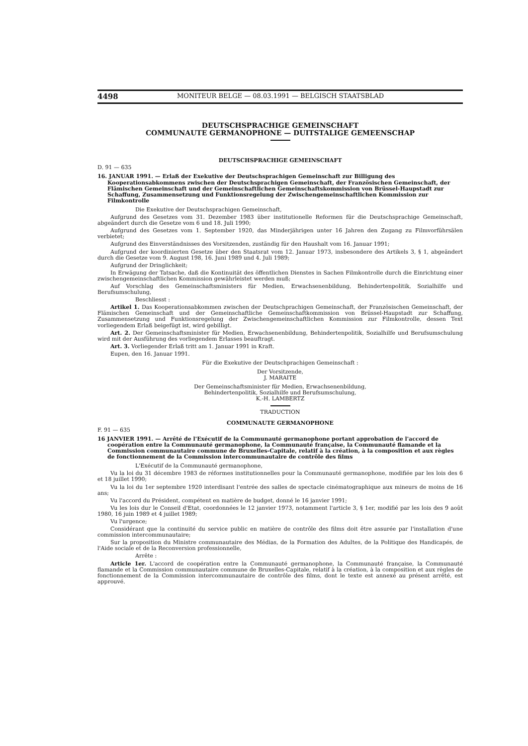4498 MONITEUR BELGE — 08.03.1991 — BELGISCH STAATSBLAD
DEUTSCHSPRACHIGE GEMEINSCHAFT
COMMUNAUTE GERMANOPHONE — DUITSTALIGE GEMEENSCHAP
DEUTSCHSPRACHIGE GEMEINSCHAFT
D. 91 — 635
16. JANUAR 1991. — Erlaß der Exekutive der Deutschsprachigen Gemeinschaft zur Billigung des Kooperationsabkommens zwischen der Deutschsprachigen Gemeinschaft, der Französischen Gemeinschaft, der Flämischen Gemeinschaft und der Gemeinschaftlichen Gemeinschaftskommission von Brüssel-Haupstadt zur Schaffung, Zusammensetzung und Funktionsregelung der Zwischengemeinschaftlichen Kommission zur Filmkontrolle
Die Exekutive der Deutschsprachigen Gemeinschaft,
Aufgrund des Gesetzes vom 31. Dezember 1983 über institutionelle Reformen für die Deutschsprachige Gemeinschaft, abgeändert durch die Gesetze vom 6 und 18. Juli 1990;
Aufgrund des Gesetzes vom 1. September 1920, das Minderjährigen unter 16 Jahren den Zugang zu Filmvorführsälen verbietet;
Aufgrund des Einverständnisses des Vorsitzenden, zuständig für den Haushalt vom 16. Januar 1991;
Aufgrund der koordinierten Gesetze über den Staatsrat vom 12. Januar 1973, insbesondere des Artikels 3, § 1, abgeändert durch die Gesetze vom 9. August 198, 16. Juni 1989 und 4. Juli 1989;
Aufgrund der Dringlichkeit;
In Erwägung der Tatsache, daß die Kontinuität des öffentlichen Dienstes in Sachen Filmkontrolle durch die Einrichtung einer zwischengemeinschaftlichen Kommission gewährleistet werden muß;
Auf Vorschlag des Gemeinschaftsministers für Medien, Erwachsenenbildung, Behindertenpolitik, Sozialhilfe und Berufsumschulung,
Beschliesst :
Artikel 1. Das Kooperationsabkommen zwischen der Deutschprachigen Gemeinschaft, der Französischen Gemeinschaft, der Flämischen Gemeinschaft und der Gemeinschaftliche Gemeinschaftkommission von Brüssel-Haupstadt zur Schaffung, Zusammensetzung und Funktionsregelung der Zwischengemeinschaftlichen Kommission zur Filmkontrolle, dessen Text vorliegendem Erlaß beigefügt ist, wird gebilligt.
Art. 2. Der Gemeinschaftsminister für Medien, Erwachsenenbildung, Behindertenpolitik, Sozialhilfe und Berufsumschulung wird mit der Ausführung des vorliegendem Erlasses beauftragt.
Art. 3. Vorliegender Erlaß tritt am 1. Januar 1991 in Kraft.
Eupen, den 16. Januar 1991.
Für die Exekutive der Deutschprachigen Gemeinschaft :
Der Vorsitzende,
J. MARAITE
Der Gemeinschaftsminister für Medien, Erwachsenenbildung,
Behindertenpolitik, Sozialhilfe und Berufsumschulung,
K.-H. LAMBERTZ
TRADUCTION
COMMUNAUTE GERMANOPHONE
F. 91 — 635
16 JANVIER 1991. — Arrêté de l'Exécutif de la Communauté germanophone portant approbation de l'accord de coopération entre la Communauté germanophone, la Communauté française, la Communauté flamande et la Commission communautaire commune de Bruxelles-Capitale, relatif à la création, à la composition et aux règles de fonctionnement de la Commission intercommunautaire de contrôle des films
L'Exécutif de la Communauté germanophone,
Vu la loi du 31 décembre 1983 de réformes institutionnelles pour la Communauté germanophone, modifiée par les lois des 6 et 18 juillet 1990;
Vu la loi du 1er septembre 1920 interdisant l'entrée des salles de spectacle cinématographique aux mineurs de moins de 16 ans;
Vu l'accord du Président, compétent en matière de budget, donné le 16 janvier 1991;
Vu les lois dur le Conseil d'Etat, coordonnées le 12 janvier 1973, notamment l'article 3, § 1er, modifié par les lois des 9 août 1980, 16 juin 1989 et 4 juillet 1989;
Vu l'urgence;
Considérant que la continuité du service public en matière de contrôle des films doit être assurée par l'installation d'une commission intercommunautaire;
Sur la proposition du Ministre communautaire des Médias, de la Formation des Adultes, de la Politique des Handicapés, de l'Aide sociale et de la Reconversion professionnelle,
Arrête :
Article 1er. L'accord de coopération entre la Communauté germanophone, la Communauté française, la Communauté flamande et la Commission communautaire commune de Bruxelles-Capitale, relatif à la création, à la composition et aux règles de fonctionnement de la Commission intercommunautaire de contrôle des films, dont le texte est annexé au présent arrêté, est approuvé.